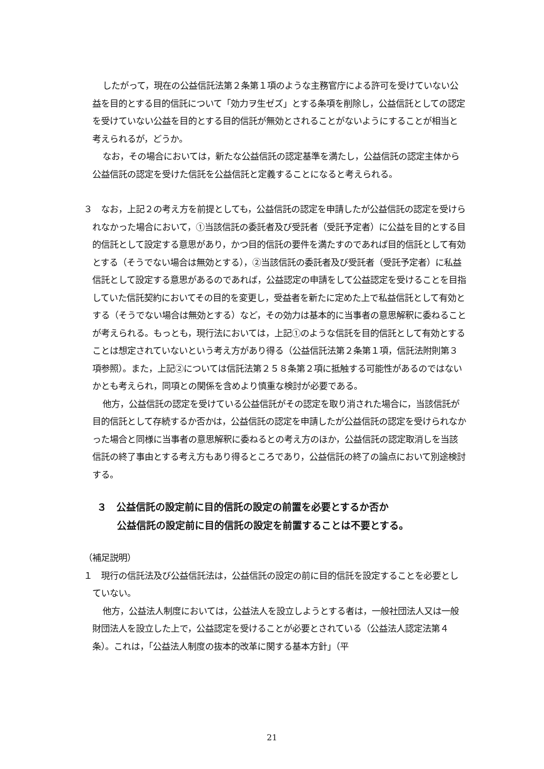したがって，現在の公益信託法第２条第１項のような主務官庁による許可を受けていない公益を目的とする目的信託について「効力ヲ生ゼズ」とする条項を削除し，公益信託としての認定を受けていない公益を目的とする目的信託が無効とされることがないようにすることが相当と考えられるが，どうか。
なお，その場合においては，新たな公益信託の認定基準を満たし，公益信託の認定主体から公益信託の認定を受けた信託を公益信託と定義することになると考えられる。
３　なお，上記２の考え方を前提としても，公益信託の認定を申請したが公益信託の認定を受けられなかった場合において，①当該信託の委託者及び受託者（受託予定者）に公益を目的とする目的信託として設定する意思があり，かつ目的信託の要件を満たすのであれば目的信託として有効とする（そうでない場合は無効とする），②当該信託の委託者及び受託者（受託予定者）に私益信託として設定する意思があるのであれば，公益認定の申請をして公益認定を受けることを目指していた信託契約においてその目的を変更し，受益者を新たに定めた上で私益信託として有効とする（そうでない場合は無効とする）など，その効力は基本的に当事者の意思解釈に委ねることが考えられる。もっとも，現行法においては，上記①のような信託を目的信託として有効とすることは想定されていないという考え方があり得る（公益信託法第２条第１項，信託法附則第３項参照）。また，上記②については信託法第２５８条第２項に抵触する可能性があるのではないかとも考えられ，同項との関係を含めより慎重な検討が必要である。
他方，公益信託の認定を受けている公益信託がその認定を取り消された場合に，当該信託が目的信託として存続するか否かは，公益信託の認定を申請したが公益信託の認定を受けられなかった場合と同様に当事者の意思解釈に委ねるとの考え方のほか，公益信託の認定取消しを当該信託の終了事由とする考え方もあり得るところであり，公益信託の終了の論点において別途検討する。
３　公益信託の設定前に目的信託の設定の前置を必要とするか否か
公益信託の設定前に目的信託の設定を前置することは不要とする。
（補足説明）
１　現行の信託法及び公益信託法は，公益信託の設定の前に目的信託を設定することを必要としていない。
他方，公益法人制度においては，公益法人を設立しようとする者は，一般社団法人又は一般財団法人を設立した上で，公益認定を受けることが必要とされている（公益法人認定法第４条）。これは，「公益法人制度の抜本的改革に関する基本方針」（平
21